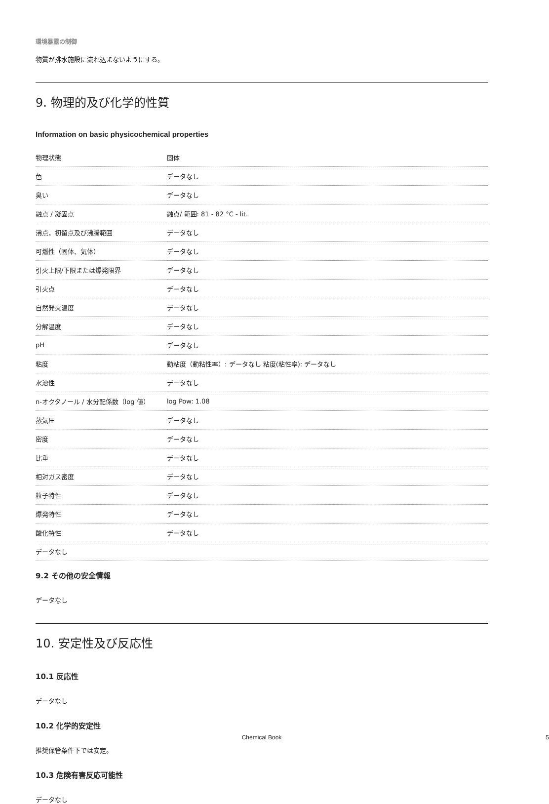環境暴露の制御
物質が排水施設に流れ込まないようにする。
9. 物理的及び化学的性質
Information on basic physicochemical properties
| 物理状態 | 固体 |
| 色 | データなし |
| 臭い | データなし |
| 融点 / 凝固点 | 融点/ 範囲: 81 - 82 °C - lit. |
| 沸点，初留点及び沸騰範囲 | データなし |
| 可燃性（固体、気体） | データなし |
| 引火上限/下限または爆発限界 | データなし |
| 引火点 | データなし |
| 自然発火温度 | データなし |
| 分解温度 | データなし |
| pH | データなし |
| 粘度 | 動粘度（動粘性率）: データなし 粘度(粘性率): データなし |
| 水溶性 | データなし |
| n-オクタノール / 水分配係数（log 値） | log Pow: 1.08 |
| 蒸気圧 | データなし |
| 密度 | データなし |
| 比重 | データなし |
| 相対ガス密度 | データなし |
| 粒子特性 | データなし |
| 爆発特性 | データなし |
| 酸化特性 | データなし |
| データなし | |
9.2 その他の安全情報
データなし
10. 安定性及び反応性
10.1 反応性
データなし
10.2 化学的安定性
推奨保管条件下では安定。
10.3 危険有害反応可能性
データなし
Chemical Book
5